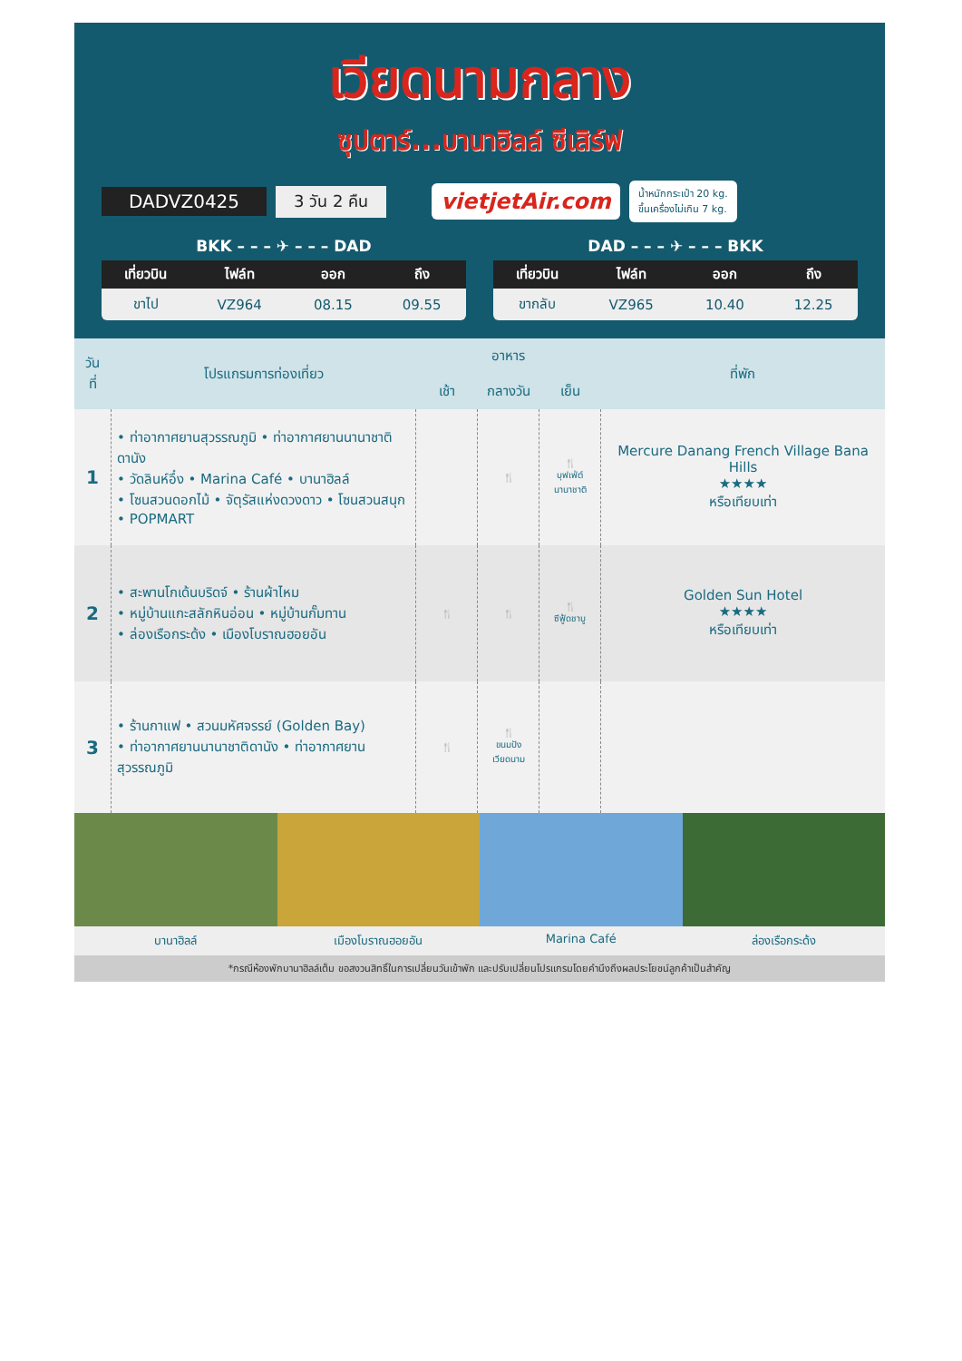เวียดนามกลาง
ซุปตาร์...บานาฮิลล์ ซีเสิร์ฟ
DADVZ0425 3 วัน 2 คืน vietjetAir.com น้ำหนักกระเป๋า 20 kg.
ขึ้นเครื่องไม่เกิน 7 kg.
BKK – – – ✈ – – – DAD
| เที่ยวบิน | ไฟล์ท | ออก | ถึง |
| --- | --- | --- | --- |
| ขาไป | VZ964 | 08.15 | 09.55 |
DAD – – – ✈ – – – BKK
| เที่ยวบิน | ไฟล์ท | ออก | ถึง |
| --- | --- | --- | --- |
| ขากลับ | VZ965 | 10.40 | 12.25 |
| วันที่ | โปรแกรมการท่องเที่ยว | อาหาร | | | ที่พัก |
| --- | --- | --- | --- | --- | --- |
| | | เช้า | กลางวัน | เย็น | |
| 1 | • ท่าอากาศยานสุวรรณภูมิ • ท่าอากาศยานนานาชาติดานัง • วัดลินห์อึ๋ง • Marina Café • บานาฮิลล์ • โซนสวนดอกไม้ • จัตุรัสแห่งดวงดาว • โซนสวนสนุก • POPMART | | 🍴 | 🍴 บุฟเฟ่ต์ นานาชาติ | Mercure Danang French Village Bana Hills ★★★★ หรือเทียบเท่า |
| 2 | • สะพานโกเด้นบริดจ์ • ร้านผ้าไหม • หมู่บ้านแกะสลักหินอ่อน • หมู่บ้านกั๊มทาน • ล่องเรือกระด้ง • เมืองโบราณฮอยอัน | 🍴 | 🍴 | 🍴 ซีฟู้ดชาบู | Golden Sun Hotel ★★★★ หรือเทียบเท่า |
| 3 | • ร้านกาแฟ • สวนมหัศจรรย์ (Golden Bay) • ท่าอากาศยานนานาชาติดานัง • ท่าอากาศยานสุวรรณภูมิ | 🍴 | 🍴 ขนมปัง เวียดนาม | | |
บานาฮิลล์ เมืองโบราณฮอยอัน Marina Café ล่องเรือกระด้ง
*กรณีห้องพักบานาฮิลล์เต็ม ขอสงวนสิทธิ์ในการเปลี่ยนวันเข้าพัก และปรับเปลี่ยนโปรแกรมโดยคำนึงถึงผลประโยชน์ลูกค้าเป็นสำคัญ